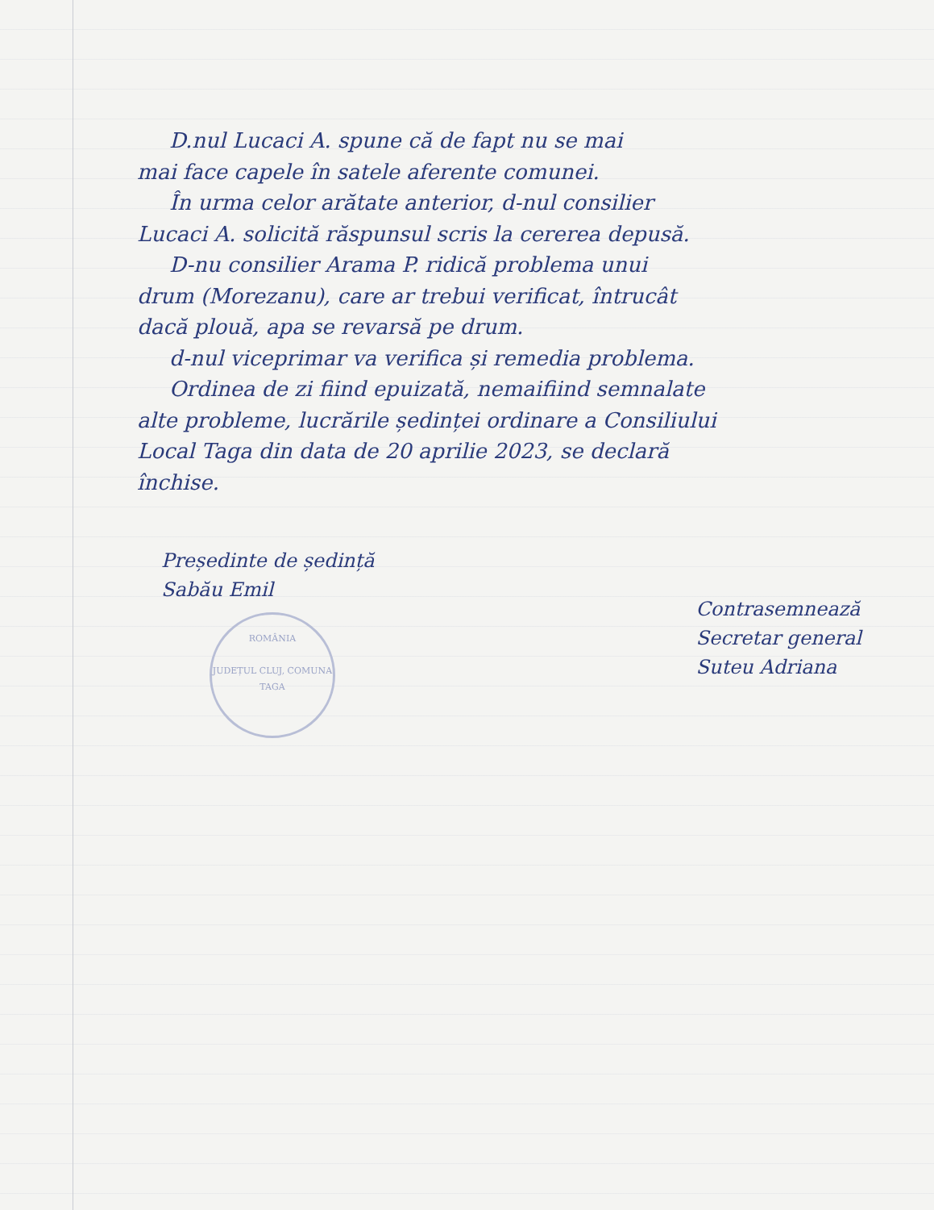D.nul Lucaci A. spune că de fapt nu se mai
mai face capele în satele aferente comunei.
În urma celor arătate anterior, d-nul consilier
Lucaci A. solicită răspunsul scris la cererea depusă.
D-nu consilier Arama P. ridică problema unui
drum (Morezanu), care ar trebui verificat, întrucât
dacă plouă, apa se revarsă pe drum.
d-nul viceprimar va verifica și remedia problema.
Ordinea de zi fiind epuizată, nemaifiind semnalate
alte probleme, lucrările ședinței ordinare a Consiliului
Local Taga din data de 20 aprilie 2023, se declară
închise.
Președinte de ședință
Sabău Emil
ROMÂNIA
JUDEȚUL CLUJ, COMUNA TAGA
Contrasemnează
Secretar general
Suteu Adriana